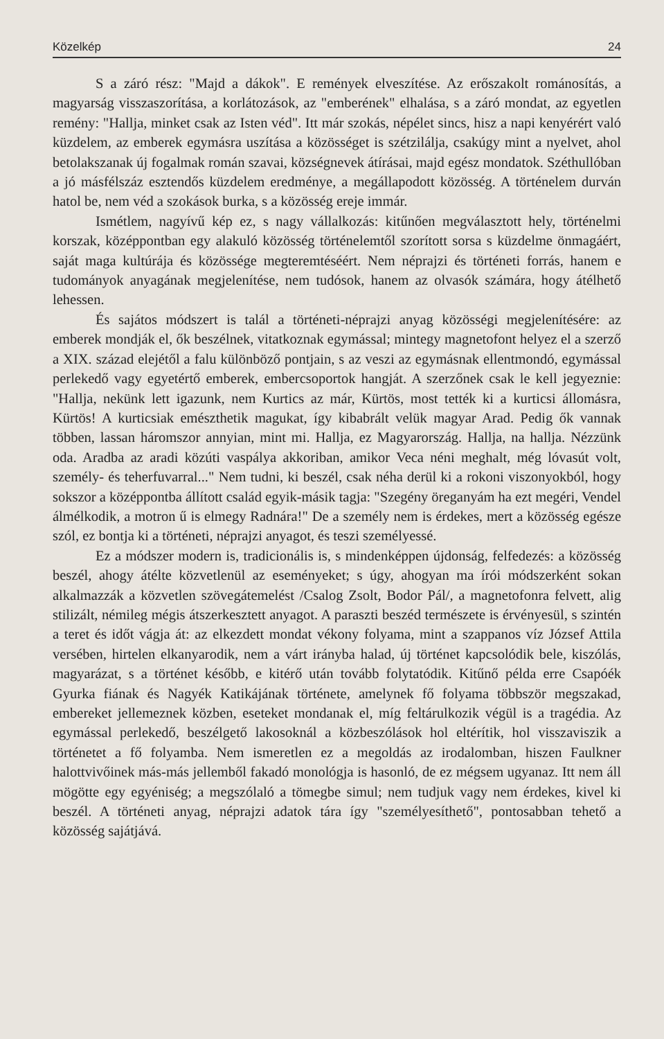Közelkép 24
S a záró rész: "Majd a dákok". E remények elveszítése. Az erőszakolt románosítás, a magyarság visszaszorítása, a korlátozások, az "emberének" elhalása, s a záró mondat, az egyetlen remény: "Hallja, minket csak az Isten véd". Itt már szokás, népélet sincs, hisz a napi kenyérért való küzdelem, az emberek egymásra uszítása a közösséget is szétzilálja, csakúgy mint a nyelvet, ahol betolakszanak új fogalmak román szavai, községnevek átírásai, majd egész mondatok. Széthullóban a jó másfélszáz esztendős küzdelem eredménye, a megállapodott közösség. A történelem durván hatol be, nem véd a szokások burka, s a közösség ereje immár.
Ismétlem, nagyívű kép ez, s nagy vállalkozás: kitűnően megválasztott hely, történelmi korszak, középpontban egy alakuló közösség történelemtől szorított sorsa s küzdelme önmagáért, saját maga kultúrája és közössége megteremtéséért. Nem néprajzi és történeti forrás, hanem e tudományok anyagának megjelenítése, nem tudósok, hanem az olvasók számára, hogy átélhető lehessen.
És sajátos módszert is talál a történeti-néprajzi anyag közösségi megjelenítésére: az emberek mondják el, ők beszélnek, vitatkoznak egymással; mintegy magnetofont helyez el a szerző a XIX. század elejétől a falu különböző pontjain, s az veszi az egymásnak ellentmondó, egymással perlekedő vagy egyetértő emberek, embercsoportok hangját. A szerzőnek csak le kell jegyeznie: "Hallja, nekünk lett igazunk, nem Kurtics az már, Kürtös, most tették ki a kurticsi állomásra, Kürtös! A kurticsiak emészthetik magukat, így kibabrált velük magyar Arad. Pedig ők vannak többen, lassan háromszor annyian, mint mi. Hallja, ez Magyarország. Hallja, na hallja. Nézzünk oda. Aradba az aradi közúti vaspálya akkoriban, amikor Veca néni meghalt, még lóvasút volt, személy- és teherfuvarral..." Nem tudni, ki beszél, csak néha derül ki a rokoni viszonyokból, hogy sokszor a középpontba állított család egyik-másik tagja: "Szegény öreganyám ha ezt megéri, Vendel álmélkodik, a motron ű is elmegy Radnára!" De a személy nem is érdekes, mert a közösség egésze szól, ez bontja ki a történeti, néprajzi anyagot, és teszi személyessé.
Ez a módszer modern is, tradicionális is, s mindenképpen újdonság, felfedezés: a közösség beszél, ahogy átélte közvetlenül az eseményeket; s úgy, ahogyan ma írói módszerként sokan alkalmazzák a közvetlen szövegátemelést /Csalog Zsolt, Bodor Pál/, a magnetofonra felvett, alig stilizált, némileg mégis átszerkesztett anyagot. A paraszti beszéd természete is érvényesül, s szintén a teret és időt vágja át: az elkezdett mondat vékony folyama, mint a szappanos víz József Attila versében, hirtelen elkanyarodik, nem a várt irányba halad, új történet kapcsolódik bele, kiszólás, magyarázat, s a történet később, e kitérő után tovább folytatódik. Kitűnő példa erre Csapóék Gyurka fiának és Nagyék Katikájának története, amelynek fő folyama többször megszakad, embereket jellemeznek közben, eseteket mondanak el, míg feltárulkozik végül is a tragédia. Az egymással perlekedő, beszélgető lakosoknál a közbeszólások hol eltérítik, hol visszaviszik a történetet a fő folyamba. Nem ismeretlen ez a megoldás az irodalomban, hiszen Faulkner halottvivőinek más-más jellemből fakadó monológja is hasonló, de ez mégsem ugyanaz. Itt nem áll mögötte egy egyéniség; a megszólaló a tömegbe simul; nem tudjuk vagy nem érdekes, kivel ki beszél. A történeti anyag, néprajzi adatok tára így "személyesíthető", pontosabban tehető a közösség sajátjává.